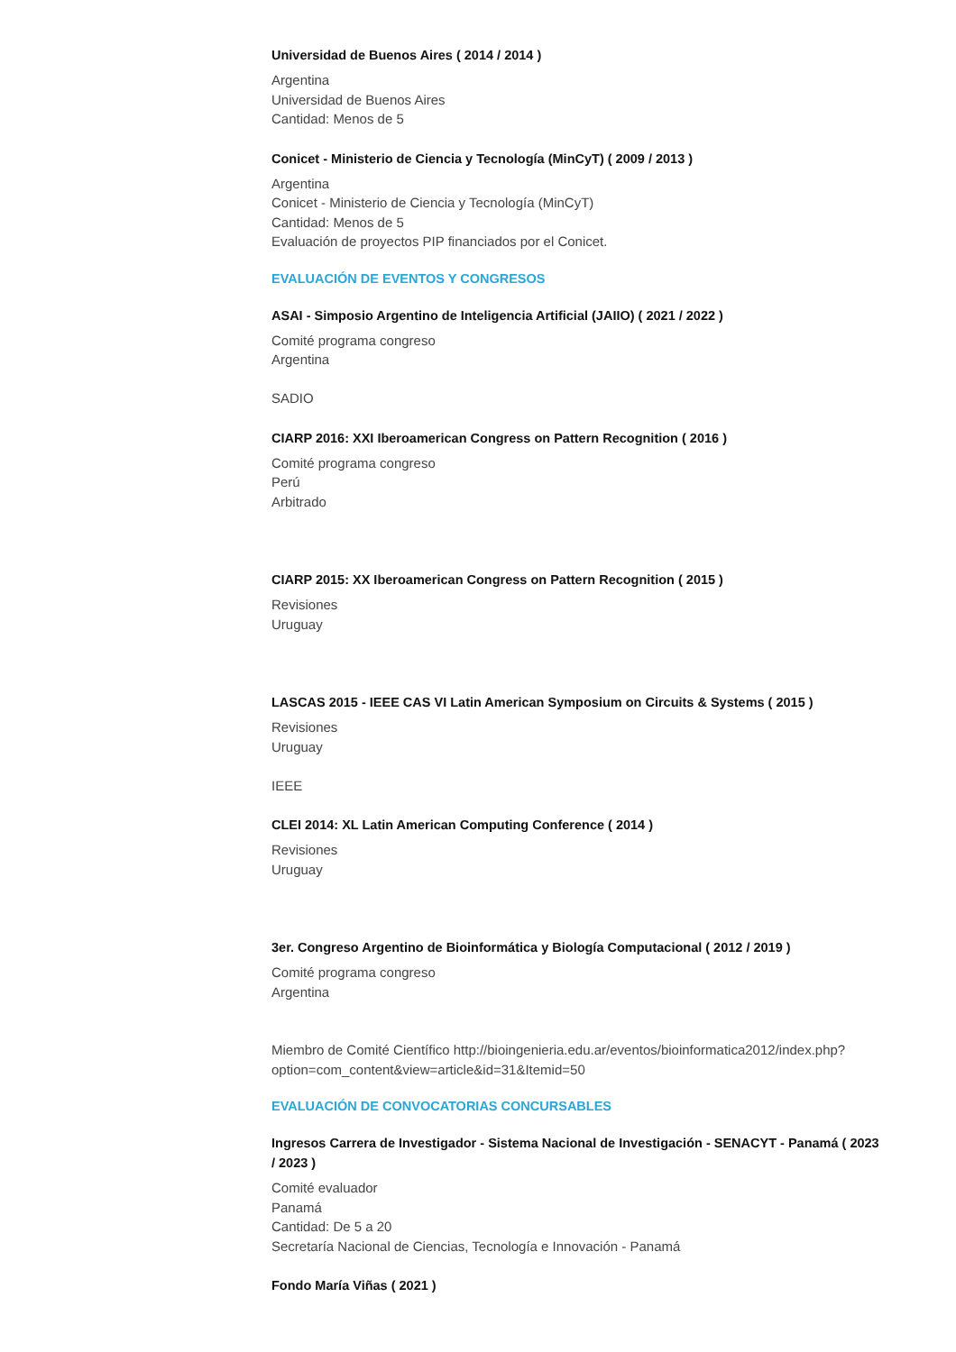Universidad de Buenos Aires ( 2014 / 2014 )
Argentina
Universidad de Buenos Aires
Cantidad: Menos de 5
Conicet - Ministerio de Ciencia y Tecnología (MinCyT) ( 2009 / 2013 )
Argentina
Conicet - Ministerio de Ciencia y Tecnología (MinCyT)
Cantidad: Menos de 5
Evaluación de proyectos PIP financiados por el Conicet.
EVALUACIÓN DE EVENTOS Y CONGRESOS
ASAI - Simposio Argentino de Inteligencia Artificial (JAIIO) ( 2021 / 2022 )
Comité programa congreso
Argentina
SADIO
CIARP 2016: XXI Iberoamerican Congress on Pattern Recognition ( 2016 )
Comité programa congreso
Perú
Arbitrado
CIARP 2015: XX Iberoamerican Congress on Pattern Recognition ( 2015 )
Revisiones
Uruguay
LASCAS 2015 - IEEE CAS VI Latin American Symposium on Circuits & Systems ( 2015 )
Revisiones
Uruguay
IEEE
CLEI 2014: XL Latin American Computing Conference ( 2014 )
Revisiones
Uruguay
3er. Congreso Argentino de Bioinformática y Biología Computacional ( 2012 / 2019 )
Comité programa congreso
Argentina
Miembro de Comité Científico http://bioingenieria.edu.ar/eventos/bioinformatica2012/index.php?option=com_content&view=article&id=31&Itemid=50
EVALUACIÓN DE CONVOCATORIAS CONCURSABLES
Ingresos Carrera de Investigador - Sistema Nacional de Investigación - SENACYT - Panamá ( 2023 / 2023 )
Comité evaluador
Panamá
Cantidad: De 5 a 20
Secretaría Nacional de Ciencias, Tecnología e Innovación - Panamá
Fondo María Viñas ( 2021 )